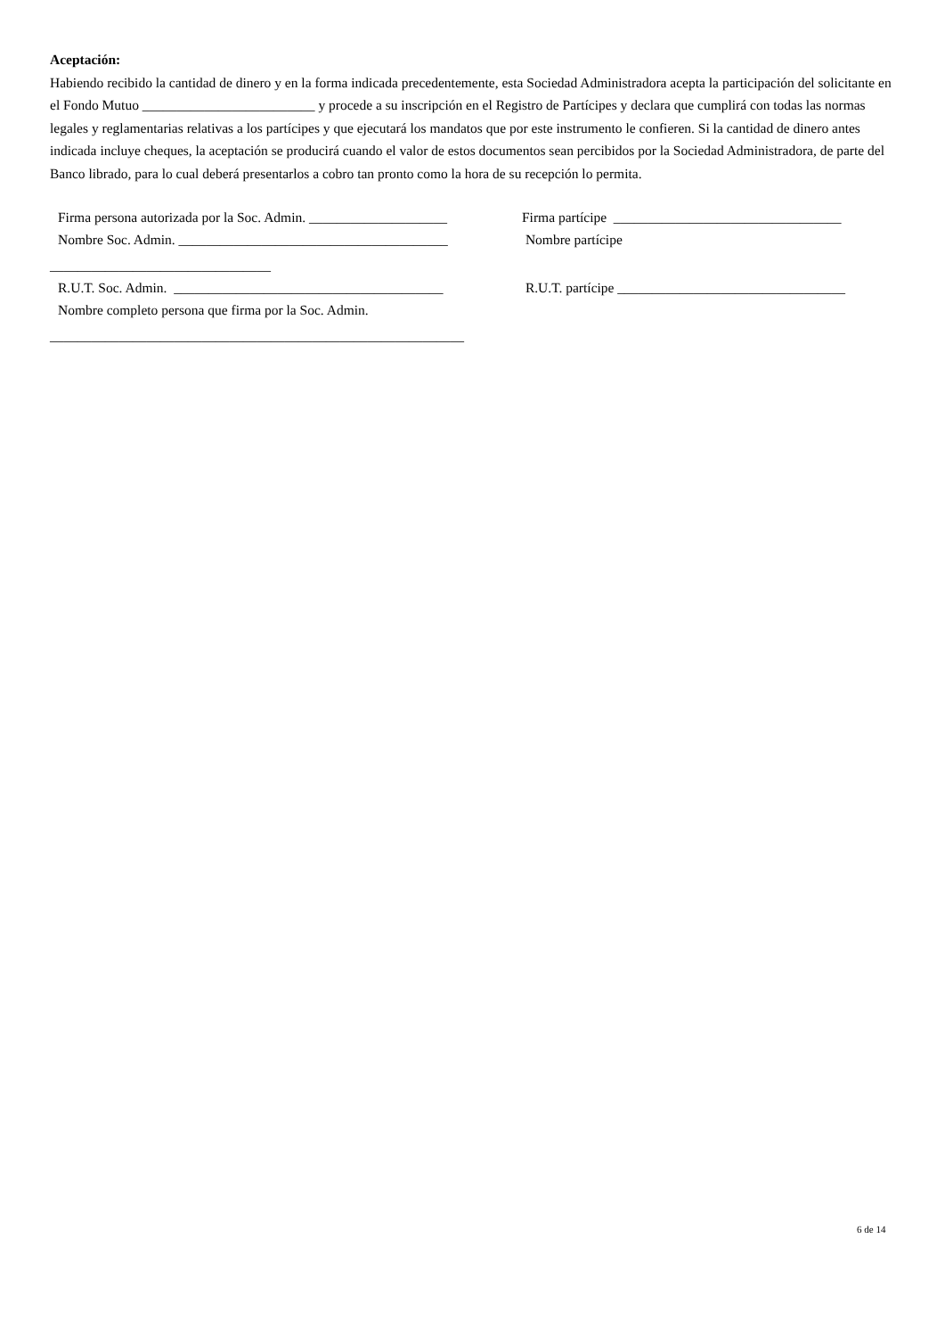Aceptación:
Habiendo recibido la cantidad de dinero y en la forma indicada precedentemente, esta Sociedad Administradora acepta la participación del solicitante en el Fondo Mutuo _________________________ y procede a su inscripción en el Registro de Partícipes y declara que cumplirá con todas las normas legales y reglamentarias relativas a los partícipes y que ejecutará los mandatos que por este instrumento le confieren. Si la cantidad de dinero antes indicada incluye cheques, la aceptación se producirá cuando el valor de estos documentos sean percibidos por la Sociedad Administradora, de parte del Banco librado, para lo cual deberá presentarlos a cobro tan pronto como la hora de su recepción lo permita.
Firma persona autorizada por la Soc. Admin. ____________________
Firma partícipe _________________________________
Nombre Soc. Admin. _______________________________________
Nombre partícipe
________________________________
R.U.T. Soc. Admin. _______________________________________
R.U.T. partícipe _________________________________
Nombre completo persona que firma por la Soc. Admin.
____________________________________________________________
6 de 14